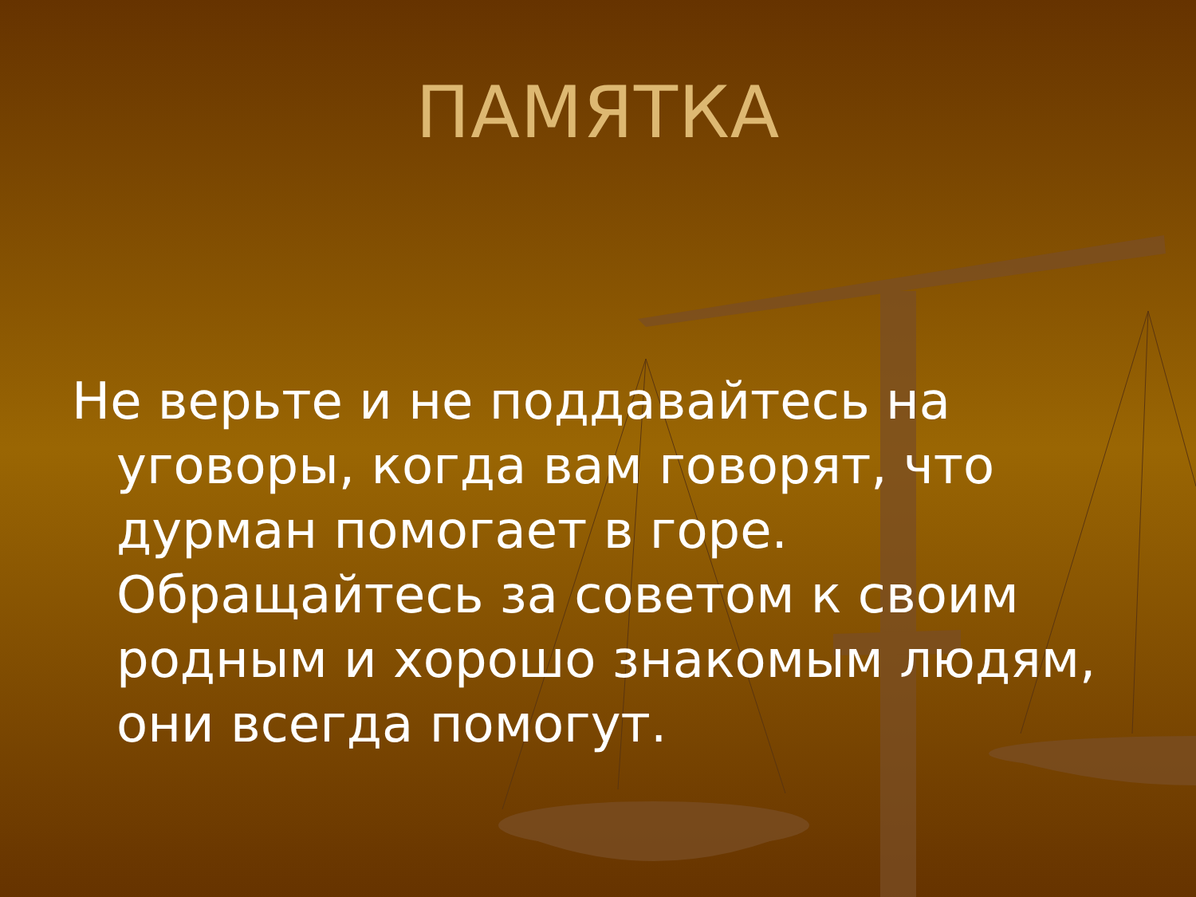ПАМЯТКА
Не верьте и не поддавайтесь на уговоры, когда вам говорят, что дурман помогает в горе. Обращайтесь за советом к своим родным и хорошо знакомым людям, они всегда помогут.